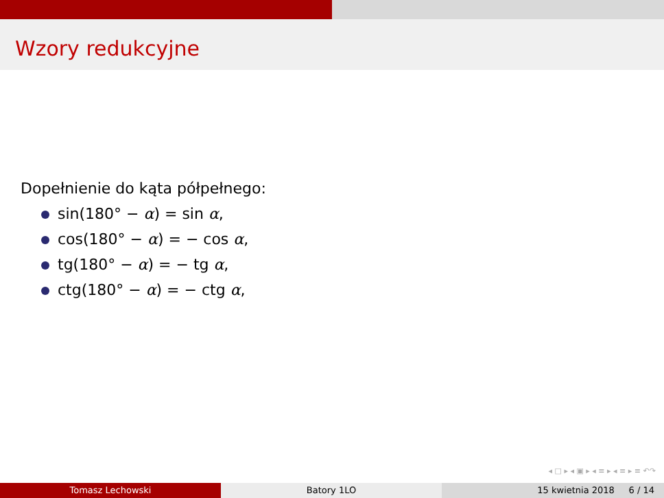Wzory redukcyjne
Dopełnienie do kąta półpełnego:
sin(180° − α) = sin α,
cos(180° − α) = − cos α,
tg(180° − α) = − tg α,
ctg(180° − α) = − ctg α,
◂ □ ▸ ◂ ▣ ▸ ◂ ≡ ▸ ◂ ≡ ▸ ≡ ↶↷
Tomasz Lechowski Batory 1LO 15 kwietnia 2018 6 / 14